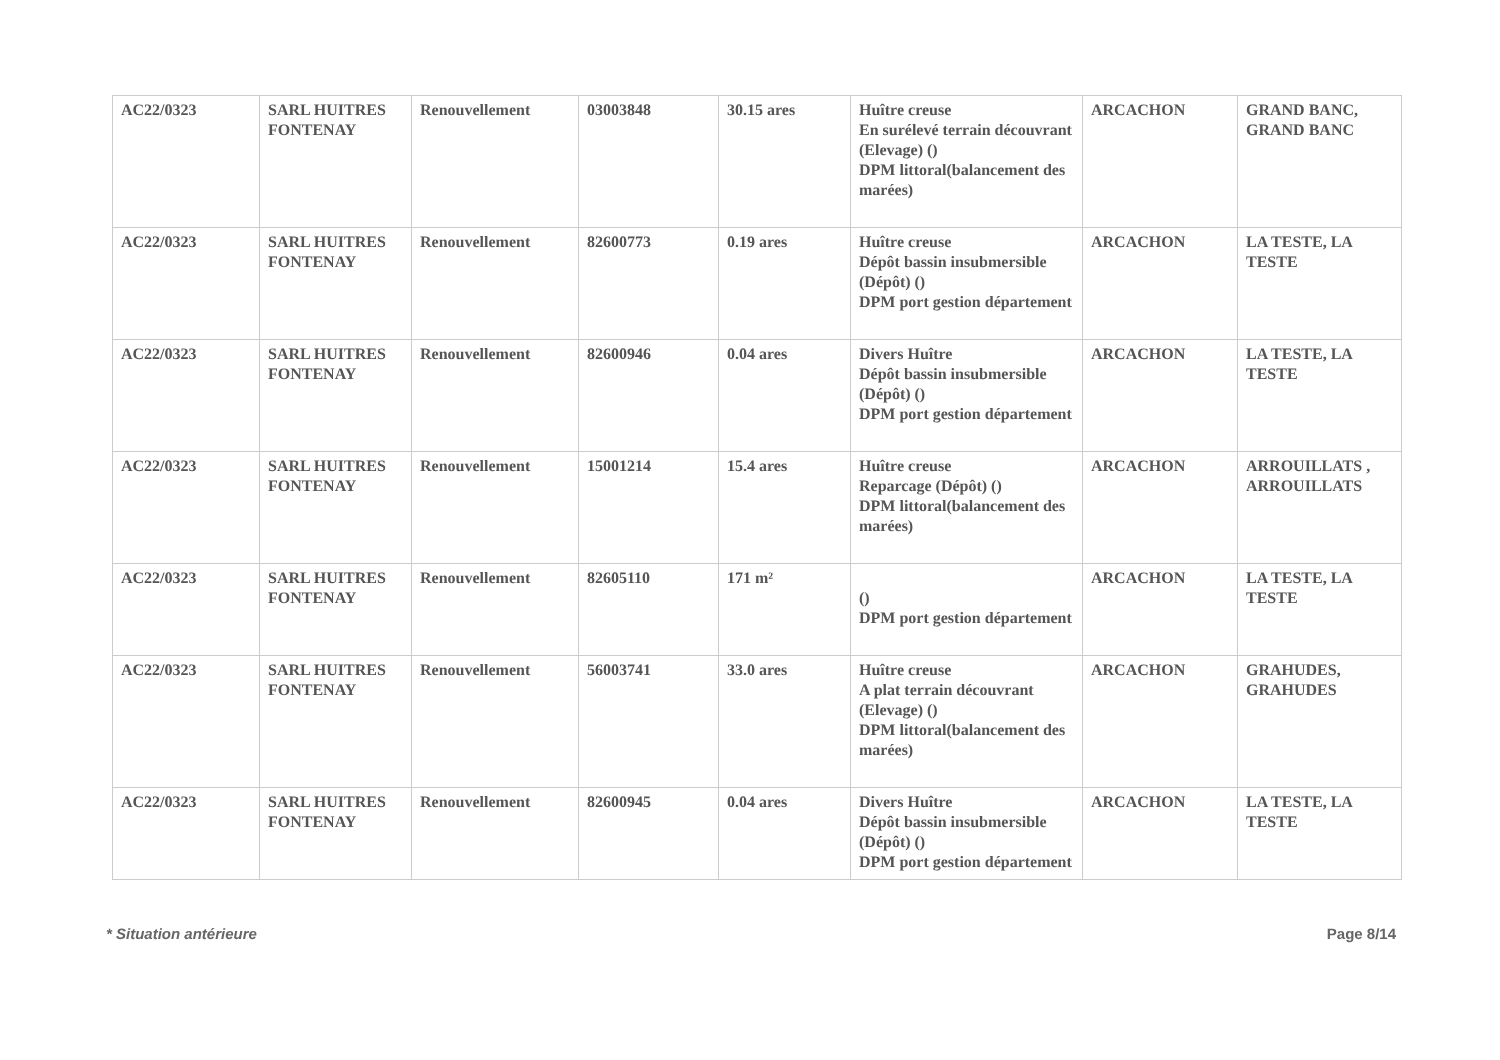| AC22/0323 | SARL HUITRES FONTENAY | Renouvellement | 03003848 | 30.15 ares | Huître creuse En surélevé terrain découvrant (Elevage) () DPM littoral(balancement des marées) | ARCACHON | GRAND BANC, GRAND BANC |
| AC22/0323 | SARL HUITRES FONTENAY | Renouvellement | 82600773 | 0.19 ares | Huître creuse Dépôt bassin insubmersible (Dépôt) () DPM port gestion département | ARCACHON | LA TESTE, LA TESTE |
| AC22/0323 | SARL HUITRES FONTENAY | Renouvellement | 82600946 | 0.04 ares | Divers Huître Dépôt bassin insubmersible (Dépôt) () DPM port gestion département | ARCACHON | LA TESTE, LA TESTE |
| AC22/0323 | SARL HUITRES FONTENAY | Renouvellement | 15001214 | 15.4 ares | Huître creuse Reparcage (Dépôt) () DPM littoral(balancement des marées) | ARCACHON | ARROUILLATS , ARROUILLATS |
| AC22/0323 | SARL HUITRES FONTENAY | Renouvellement | 82605110 | 171 m² | () DPM port gestion département | ARCACHON | LA TESTE, LA TESTE |
| AC22/0323 | SARL HUITRES FONTENAY | Renouvellement | 56003741 | 33.0 ares | Huître creuse A plat terrain découvrant (Elevage) () DPM littoral(balancement des marées) | ARCACHON | GRAHUDES, GRAHUDES |
| AC22/0323 | SARL HUITRES FONTENAY | Renouvellement | 82600945 | 0.04 ares | Divers Huître Dépôt bassin insubmersible (Dépôt) () DPM port gestion département | ARCACHON | LA TESTE, LA TESTE |
* Situation antérieure Page 8/14